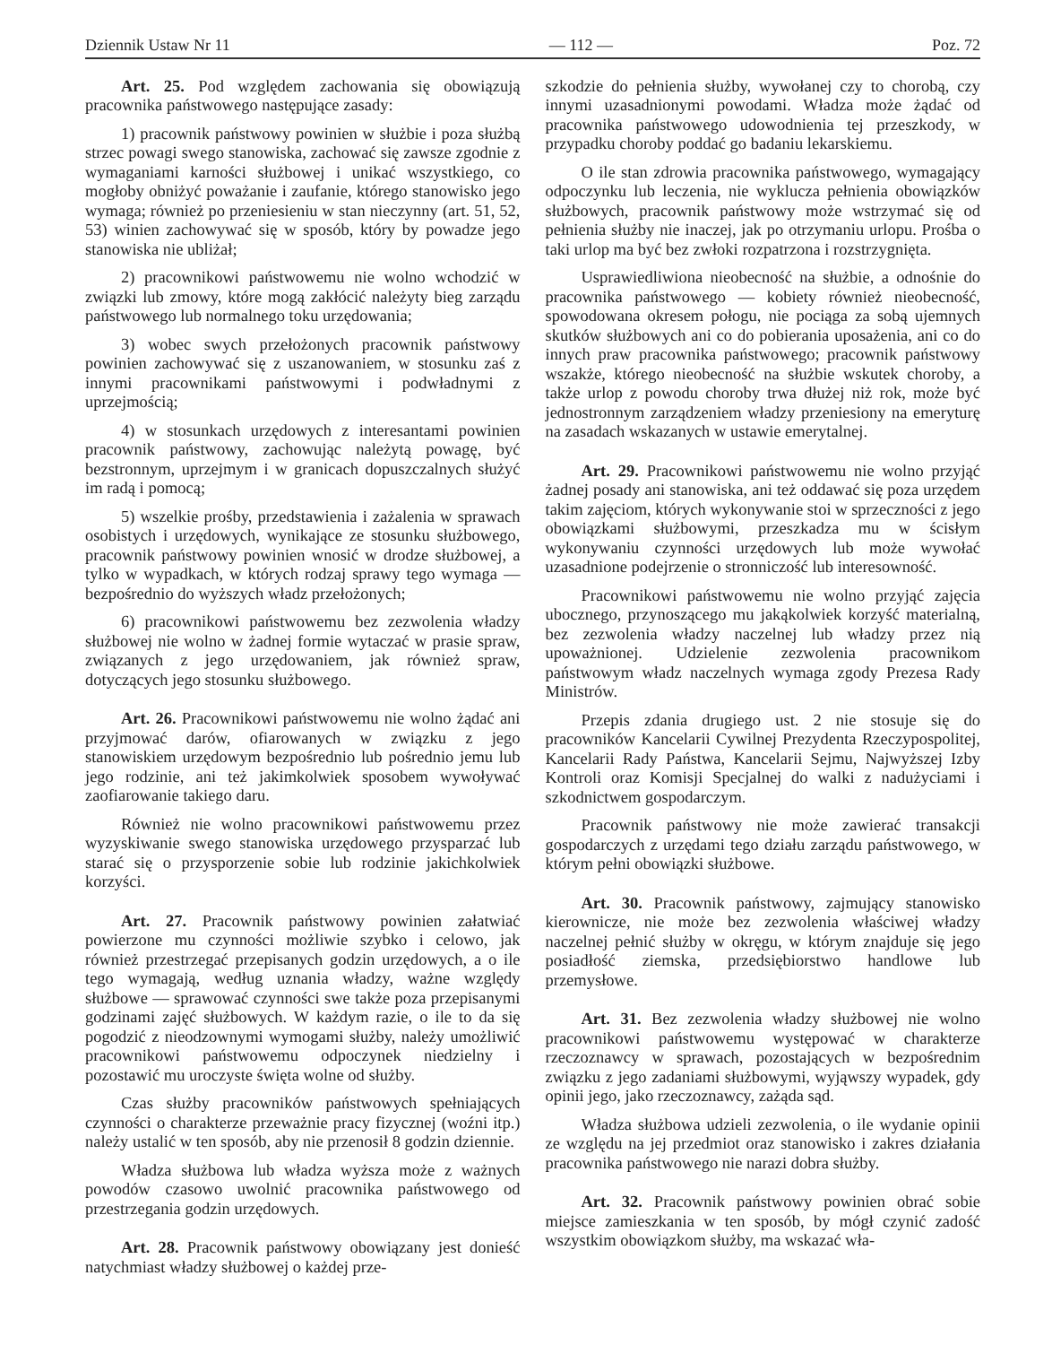Dziennik Ustaw Nr 11 — 112 — Poz. 72
Art. 25. Pod względem zachowania się obowiązują pracownika państwowego następujące zasady:
1) pracownik państwowy powinien w służbie i poza służbą strzec powagi swego stanowiska, zachować się zawsze zgodnie z wymaganiami karności służbowej i unikać wszystkiego, co mogłoby obniżyć poważanie i zaufanie, którego stanowisko jego wymaga; również po przeniesieniu w stan nieczynny (art. 51, 52, 53) winien zachowywać się w sposób, który by powadze jego stanowiska nie ubliżał;
2) pracownikowi państwowemu nie wolno wchodzić w związki lub zmowy, które mogą zakłócić należyty bieg zarządu państwowego lub normalnego toku urzędowania;
3) wobec swych przełożonych pracownik państwowy powinien zachowywać się z uszanowaniem, w stosunku zaś z innymi pracownikami państwowymi i podwładnymi z uprzejmością;
4) w stosunkach urzędowych z interesantami powinien pracownik państwowy, zachowując należytą powagę, być bezstronnym, uprzejmym i w granicach dopuszczalnych służyć im radą i pomocą;
5) wszelkie prośby, przedstawienia i zażalenia w sprawach osobistych i urzędowych, wynikające ze stosunku służbowego, pracownik państwowy powinien wnosić w drodze służbowej, a tylko w wypadkach, w których rodzaj sprawy tego wymaga — bezpośrednio do wyższych władz przełożonych;
6) pracownikowi państwowemu bez zezwolenia władzy służbowej nie wolno w żadnej formie wytaczać w prasie spraw, związanych z jego urzędowaniem, jak również spraw, dotyczących jego stosunku służbowego.
Art. 26. Pracownikowi państwowemu nie wolno żądać ani przyjmować darów, ofiarowanych w związku z jego stanowiskiem urzędowym bezpośrednio lub pośrednio jemu lub jego rodzinie, ani też jakimkolwiek sposobem wywoływać zaofiarowanie takiego daru.
Również nie wolno pracownikowi państwowemu przez wyzyskiwanie swego stanowiska urzędowego przysparzać lub starać się o przysporzenie sobie lub rodzinie jakichkolwiek korzyści.
Art. 27. Pracownik państwowy powinien załatwiać powierzone mu czynności możliwie szybko i celowo, jak również przestrzegać przepisanych godzin urzędowych, a o ile tego wymagają, według uznania władzy, ważne względy służbowe — sprawować czynności swe także poza przepisanymi godzinami zajęć służbowych. W każdym razie, o ile to da się pogodzić z nieodzownymi wymogami służby, należy umożliwić pracownikowi państwowemu odpoczynek niedzielny i pozostawić mu uroczyste święta wolne od służby.
Czas służby pracowników państwowych spełniających czynności o charakterze przeważnie pracy fizycznej (woźni itp.) należy ustalić w ten sposób, aby nie przenosił 8 godzin dziennie.
Władza służbowa lub władza wyższa może z ważnych powodów czasowo uwolnić pracownika państwowego od przestrzegania godzin urzędowych.
Art. 28. Pracownik państwowy obowiązany jest donieść natychmiast władzy służbowej o każdej prze-
szkodzie do pełnienia służby, wywołanej czy to chorobą, czy innymi uzasadnionymi powodami. Władza może żądać od pracownika państwowego udowodnienia tej przeszkody, w przypadku choroby poddać go badaniu lekarskiemu.
O ile stan zdrowia pracownika państwowego, wymagający odpoczynku lub leczenia, nie wyklucza pełnienia obowiązków służbowych, pracownik państwowy może wstrzymać się od pełnienia służby nie inaczej, jak po otrzymaniu urlopu. Prośba o taki urlop ma być bez zwłoki rozpatrzona i rozstrzygnięta.
Usprawiedliwiona nieobecność na służbie, a odnośnie do pracownika państwowego — kobiety również nieobecność, spowodowana okresem połogu, nie pociąga za sobą ujemnych skutków służbowych ani co do pobierania uposażenia, ani co do innych praw pracownika państwowego; pracownik państwowy wszakże, którego nieobecność na służbie wskutek choroby, a także urlop z powodu choroby trwa dłużej niż rok, może być jednostronnym zarządzeniem władzy przeniesiony na emeryturę na zasadach wskazanych w ustawie emerytalnej.
Art. 29. Pracownikowi państwowemu nie wolno przyjąć żadnej posady ani stanowiska, ani też oddawać się poza urzędem takim zajęciom, których wykonywanie stoi w sprzeczności z jego obowiązkami służbowymi, przeszkadza mu w ścisłym wykonywaniu czynności urzędowych lub może wywołać uzasadnione podejrzenie o stronniczość lub interesowność.
Pracownikowi państwowemu nie wolno przyjąć zajęcia ubocznego, przynoszącego mu jakąkolwiek korzyść materialną, bez zezwolenia władzy naczelnej lub władzy przez nią upoważnionej. Udzielenie zezwolenia pracownikom państwowym władz naczelnych wymaga zgody Prezesa Rady Ministrów.
Przepis zdania drugiego ust. 2 nie stosuje się do pracowników Kancelarii Cywilnej Prezydenta Rzeczypospolitej, Kancelarii Rady Państwa, Kancelarii Sejmu, Najwyższej Izby Kontroli oraz Komisji Specjalnej do walki z nadużyciami i szkodnictwem gospodarczym.
Pracownik państwowy nie może zawierać transakcji gospodarczych z urzędami tego działu zarządu państwowego, w którym pełni obowiązki służbowe.
Art. 30. Pracownik państwowy, zajmujący stanowisko kierownicze, nie może bez zezwolenia właściwej władzy naczelnej pełnić służby w okręgu, w którym znajduje się jego posiadłość ziemska, przedsiębiorstwo handlowe lub przemysłowe.
Art. 31. Bez zezwolenia władzy służbowej nie wolno pracownikowi państwowemu występować w charakterze rzeczoznawcy w sprawach, pozostających w bezpośrednim związku z jego zadaniami służbowymi, wyjąwszy wypadek, gdy opinii jego, jako rzeczoznawcy, zażąda sąd.
Władza służbowa udzieli zezwolenia, o ile wydanie opinii ze względu na jej przedmiot oraz stanowisko i zakres działania pracownika państwowego nie narazi dobra służby.
Art. 32. Pracownik państwowy powinien obrać sobie miejsce zamieszkania w ten sposób, by mógł czynić zadość wszystkim obowiązkom służby, ma wskazać wła-